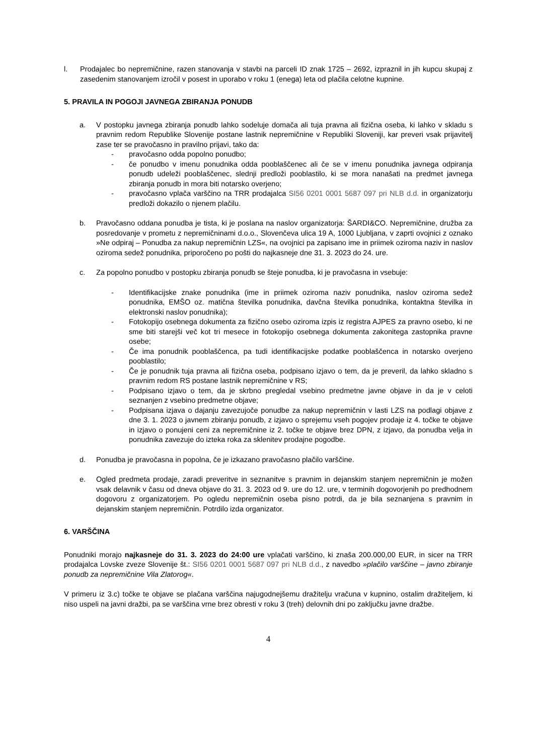l. Prodajalec bo nepremičnine, razen stanovanja v stavbi na parceli ID znak 1725 – 2692, izpraznil in jih kupcu skupaj z zasedenim stanovanjem izročil v posest in uporabo v roku 1 (enega) leta od plačila celotne kupnine.
5. PRAVILA IN POGOJI JAVNEGA ZBIRANJA PONUDB
a. V postopku javnega zbiranja ponudb lahko sodeluje domača ali tuja pravna ali fizična oseba, ki lahko v skladu s pravnim redom Republike Slovenije postane lastnik nepremičnine v Republiki Sloveniji, kar preveri vsak prijavitelj zase ter se pravočasno in pravilno prijavi, tako da:
- pravočasno odda popolno ponudbo;
- če ponudbo v imenu ponudnika odda pooblaščenec ali če se v imenu ponudnika javnega odpiranja ponudb udeleži pooblaščenec, slednji predloži pooblastilo, ki se mora nanašati na predmet javnega zbiranja ponudb in mora biti notarsko overjeno;
- pravočasno vplača varščino na TRR prodajalca SI56 0201 0001 5687 097 pri NLB d.d. in organizatorju predloži dokazilo o njenem plačilu.
b. Pravočasno oddana ponudba je tista, ki je poslana na naslov organizatorja: ŠARDI&CO. Nepremičnine, družba za posredovanje v prometu z nepremičninami d.o.o., Slovenčeva ulica 19 A, 1000 Ljubljana, v zaprti ovojnici z oznako »Ne odpiraj – Ponudba za nakup nepremičnin LZS«, na ovojnici pa zapisano ime in priimek oziroma naziv in naslov oziroma sedež ponudnika, priporočeno po pošti do najkasneje dne 31. 3. 2023 do 24. ure.
c. Za popolno ponudbo v postopku zbiranja ponudb se šteje ponudba, ki je pravočasna in vsebuje:
- Identifikacijske znake ponudnika (ime in priimek oziroma naziv ponudnika, naslov oziroma sedež ponudnika, EMŠO oz. matična številka ponudnika, davčna številka ponudnika, kontaktna številka in elektronski naslov ponudnika);
- Fotokopijo osebnega dokumenta za fizično osebo oziroma izpis iz registra AJPES za pravno osebo, ki ne sme biti starejši več kot tri mesece in fotokopijo osebnega dokumenta zakonitega zastopnika pravne osebe;
- Če ima ponudnik pooblaščenca, pa tudi identifikacijske podatke pooblaščenca in notarsko overjeno pooblastilo;
- Če je ponudnik tuja pravna ali fizična oseba, podpisano izjavo o tem, da je preveril, da lahko skladno s pravnim redom RS postane lastnik nepremičnine v RS;
- Podpisano izjavo o tem, da je skrbno pregledal vsebino predmetne javne objave in da je v celoti seznanjen z vsebino predmetne objave;
- Podpisana izjava o dajanju zavezujoče ponudbe za nakup nepremičnin v lasti LZS na podlagi objave z dne 3. 1. 2023 o javnem zbiranju ponudb, z izjavo o sprejemu vseh pogojev prodaje iz 4. točke te objave in izjavo o ponujeni ceni za nepremičnine iz 2. točke te objave brez DPN, z izjavo, da ponudba velja in ponudnika zavezuje do izteka roka za sklenitev prodajne pogodbe.
d. Ponudba je pravočasna in popolna, če je izkazano pravočasno plačilo varščine.
e. Ogled predmeta prodaje, zaradi preveritve in seznanitve s pravnim in dejanskim stanjem nepremičnin je možen vsak delavnik v času od dneva objave do 31. 3. 2023 od 9. ure do 12. ure, v terminih dogovorjenih po predhodnem dogovoru z organizatorjem. Po ogledu nepremičnin oseba pisno potrdi, da je bila seznanjena s pravnim in dejanskim stanjem nepremičnin. Potrdilo izda organizator.
6. VARŠČINA
Ponudniki morajo najkasneje do 31. 3. 2023 do 24:00 ure vplačati varščino, ki znaša 200.000,00 EUR, in sicer na TRR prodajalca Lovske zveze Slovenije št.: SI56 0201 0001 5687 097 pri NLB d.d., z navedbo »plačilo varščine – javno zbiranje ponudb za nepremičnine Vila Zlatorog«.
V primeru iz 3.c) točke te objave se plačana varščina najugodnejšemu dražitelju vračuna v kupnino, ostalim dražiteljem, ki niso uspeli na javni dražbi, pa se varščina vrne brez obresti v roku 3 (treh) delovnih dni po zaključku javne dražbe.
4